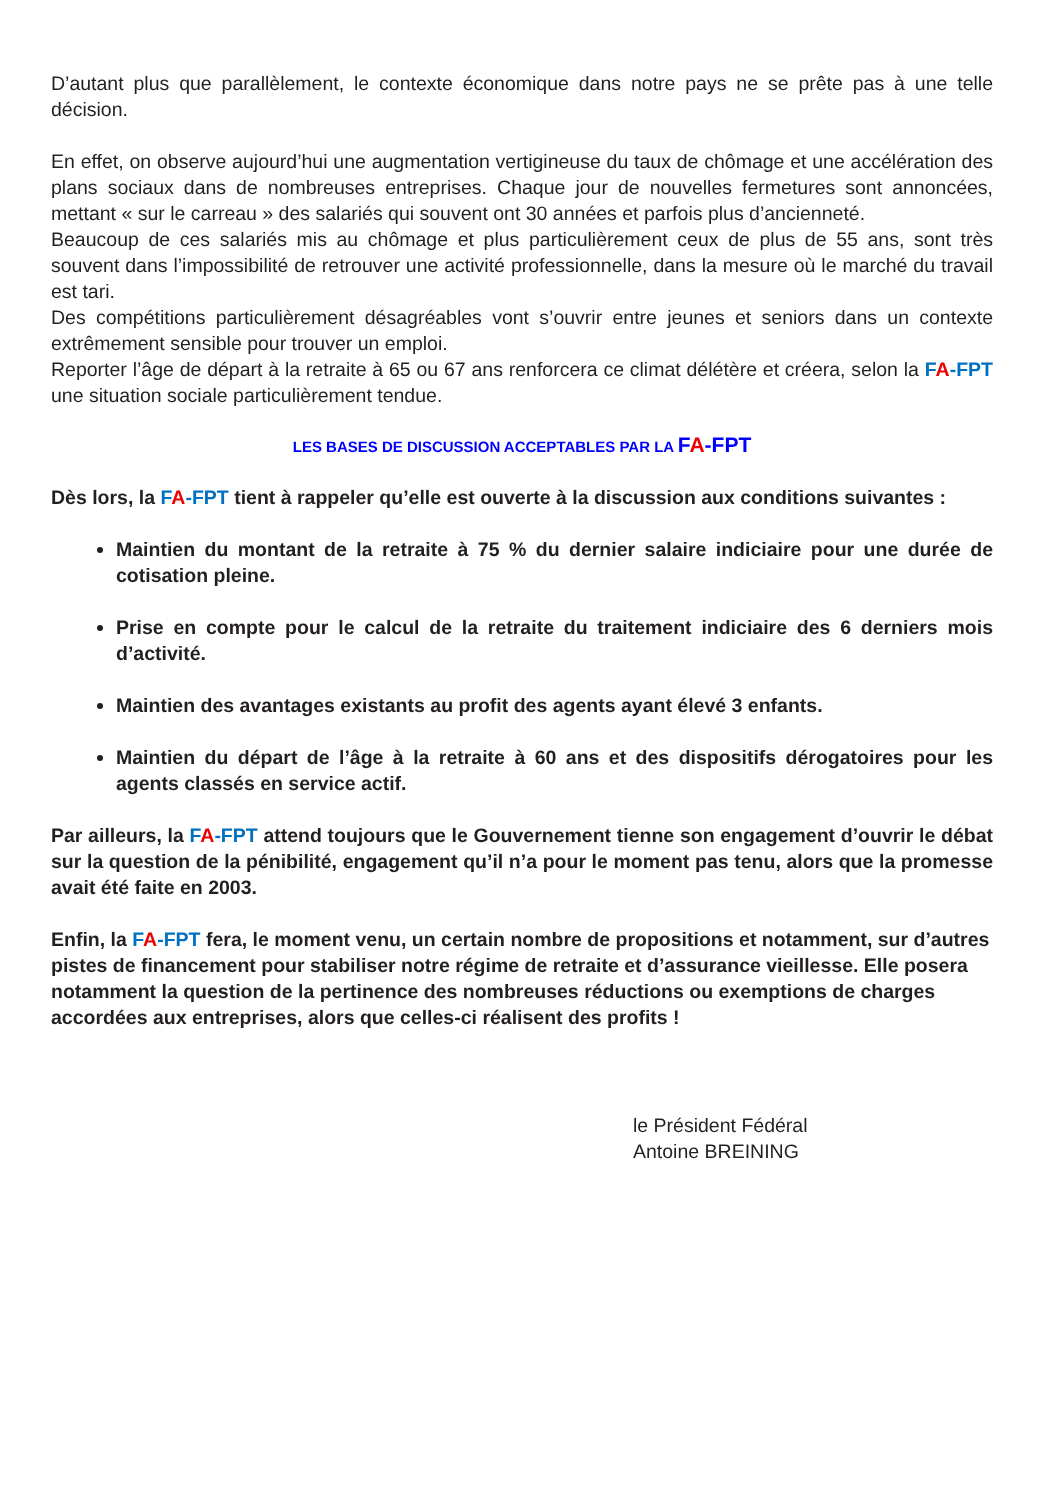D’autant plus que parallèlement, le contexte économique dans notre pays ne se prête pas à une telle décision.
En effet, on observe aujourd’hui une augmentation vertigineuse du taux de chômage et une accélération des plans sociaux dans de nombreuses entreprises. Chaque jour de nouvelles fermetures sont annoncées, mettant « sur le carreau » des salariés qui souvent ont 30 années et parfois plus d’ancienneté.
Beaucoup de ces salariés mis au chômage et plus particulièrement ceux de plus de 55 ans, sont très souvent dans l’impossibilité de retrouver une activité professionnelle, dans la mesure où le marché du travail est tari.
Des compétitions particulièrement désagréables vont s’ouvrir entre jeunes et seniors dans un contexte extrêmement sensible pour trouver un emploi.
Reporter l’âge de départ à la retraite à 65 ou 67 ans renforcera ce climat délétère et créera, selon la FA-FPT une situation sociale particulièrement tendue.
LES BASES DE DISCUSSION ACCEPTABLES PAR LA FA-FPT
Dès lors, la FA-FPT tient à rappeler qu’elle est ouverte à la discussion aux conditions suivantes :
Maintien du montant de la retraite à 75 % du dernier salaire indiciaire pour une durée de cotisation pleine.
Prise en compte pour le calcul de la retraite du traitement indiciaire des 6 derniers mois d’activité.
Maintien des avantages existants au profit des agents ayant élevé 3 enfants.
Maintien du départ de l’âge à la retraite à 60 ans et des dispositifs dérogatoires pour les agents classés en service actif.
Par ailleurs, la FA-FPT attend toujours que le Gouvernement tienne son engagement d’ouvrir le débat sur la question de la pénibilité, engagement qu’il n’a pour le moment pas tenu, alors que la promesse avait été faite en 2003.
Enfin, la FA-FPT fera, le moment venu, un certain nombre de propositions et notamment, sur d’autres pistes de financement pour stabiliser notre régime de retraite et d’assurance vieillesse. Elle posera notamment la question de la pertinence des nombreuses réductions ou exemptions de charges accordées aux entreprises, alors que celles-ci réalisent des profits !
le Président Fédéral
Antoine BREINING